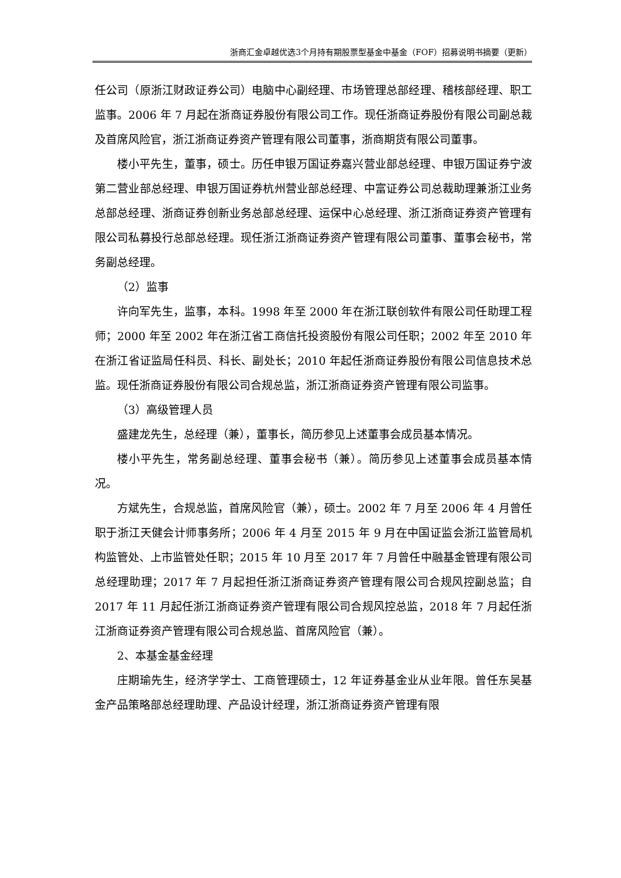浙商汇金卓越优选3个月持有期股票型基金中基金（FOF）招募说明书摘要（更新）
任公司（原浙江财政证券公司）电脑中心副经理、市场管理总部经理、稽核部经理、职工监事。2006 年 7 月起在浙商证券股份有限公司工作。现任浙商证券股份有限公司副总裁及首席风险官，浙江浙商证券资产管理有限公司董事，浙商期货有限公司董事。
楼小平先生，董事，硕士。历任申银万国证券嘉兴营业部总经理、申银万国证券宁波第二营业部总经理、申银万国证券杭州营业部总经理、中富证券公司总裁助理兼浙江业务总部总经理、浙商证券创新业务总部总经理、运保中心总经理、浙江浙商证券资产管理有限公司私募投行总部总经理。现任浙江浙商证券资产管理有限公司董事、董事会秘书，常务副总经理。
（2）监事
许向军先生，监事，本科。1998 年至 2000 年在浙江联创软件有限公司任助理工程师；2000 年至 2002 年在浙江省工商信托投资股份有限公司任职；2002 年至 2010 年在浙江省证监局任科员、科长、副处长；2010 年起任浙商证券股份有限公司信息技术总监。现任浙商证券股份有限公司合规总监，浙江浙商证券资产管理有限公司监事。
（3）高级管理人员
盛建龙先生，总经理（兼），董事长，简历参见上述董事会成员基本情况。
楼小平先生，常务副总经理、董事会秘书（兼）。简历参见上述董事会成员基本情况。
方斌先生，合规总监，首席风险官（兼），硕士。2002 年 7 月至 2006 年 4 月曾任职于浙江天健会计师事务所；2006 年 4 月至 2015 年 9 月在中国证监会浙江监管局机构监管处、上市监管处任职；2015 年 10 月至 2017 年 7 月曾任中融基金管理有限公司总经理助理；2017 年 7 月起担任浙江浙商证券资产管理有限公司合规风控副总监；自 2017 年 11 月起任浙江浙商证券资产管理有限公司合规风控总监，2018 年 7 月起任浙江浙商证券资产管理有限公司合规总监、首席风险官（兼）。
2、本基金基金经理
庄期瑜先生，经济学学士、工商管理硕士，12 年证券基金业从业年限。曾任东吴基金产品策略部总经理助理、产品设计经理，浙江浙商证券资产管理有限